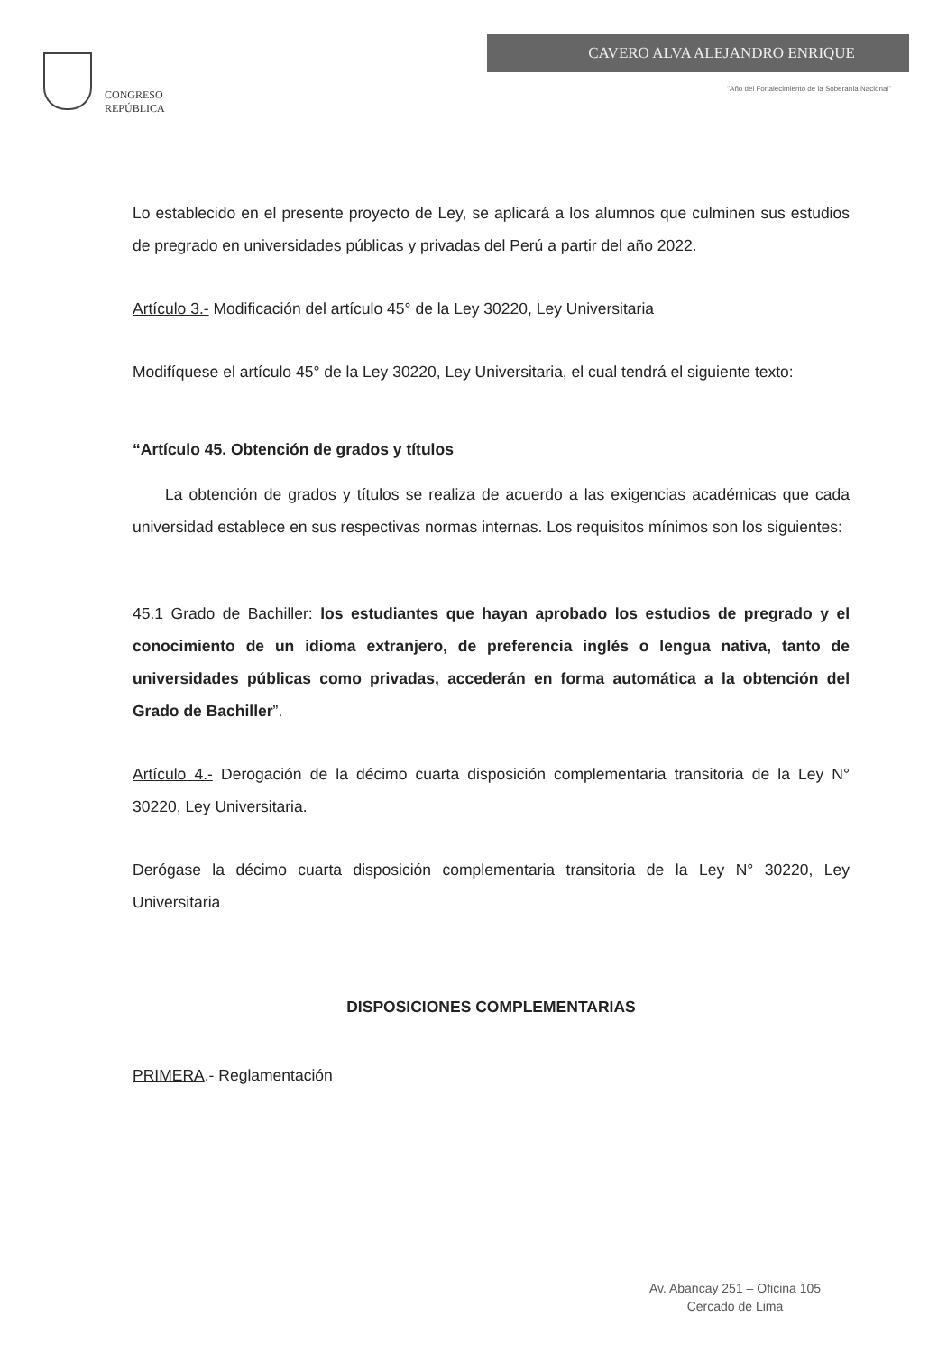CONGRESO
REPÚBLICA
CAVERO ALVA ALEJANDRO ENRIQUE
"Año del Fortalecimiento de la Soberanía Nacional"
Lo establecido en el presente proyecto de Ley, se aplicará a los alumnos que culminen sus estudios de pregrado en universidades públicas y privadas del Perú a partir del año 2022.
Artículo 3.- Modificación del artículo 45° de la Ley 30220, Ley Universitaria
Modifíquese el artículo 45° de la Ley 30220, Ley Universitaria, el cual tendrá el siguiente texto:
“Artículo 45. Obtención de grados y títulos
La obtención de grados y títulos se realiza de acuerdo a las exigencias académicas que cada universidad establece en sus respectivas normas internas. Los requisitos mínimos son los siguientes:
45.1 Grado de Bachiller: los estudiantes que hayan aprobado los estudios de pregrado y el conocimiento de un idioma extranjero, de preferencia inglés o lengua nativa, tanto de universidades públicas como privadas, accederán en forma automática a la obtención del Grado de Bachiller”.
Artículo 4.- Derogación de la décimo cuarta disposición complementaria transitoria de la Ley N° 30220, Ley Universitaria.
Derógase la décimo cuarta disposición complementaria transitoria de la Ley N° 30220, Ley Universitaria
DISPOSICIONES COMPLEMENTARIAS
PRIMERA.- Reglamentación
Av. Abancay 251 – Oficina 105
Cercado de Lima